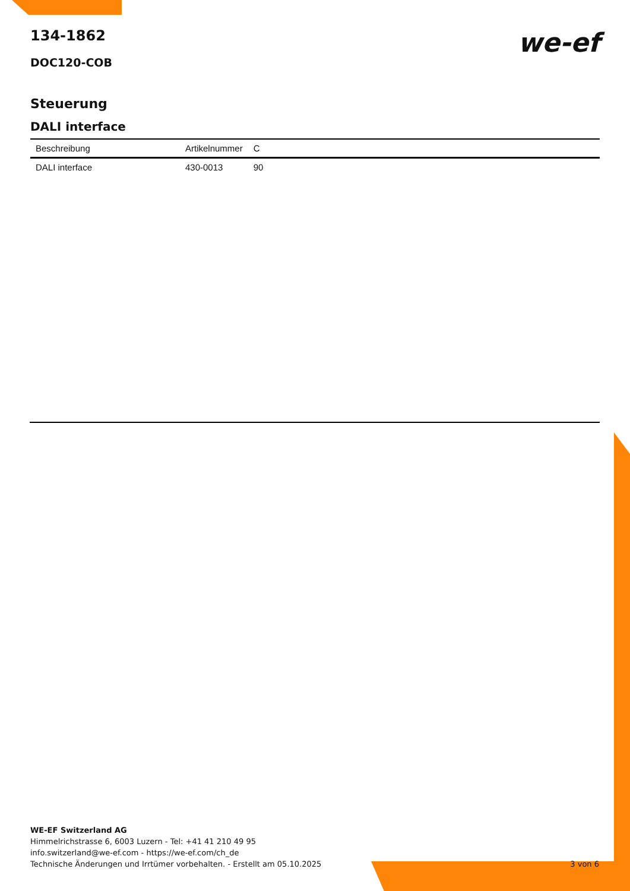we-ef
134-1862
DOC120-COB
Steuerung
DALI interface
| Beschreibung | Artikelnummer | C |
| --- | --- | --- |
| DALI interface | 430-0013 | 90 |
WE-EF Switzerland AG
Himmelrichstrasse 6, 6003 Luzern - Tel: +41 41 210 49 95
info.switzerland@we-ef.com - https://we-ef.com/ch_de
3 von 6 Technische Änderungen und Irrtümer vorbehalten. - Erstellt am 05.10.2025